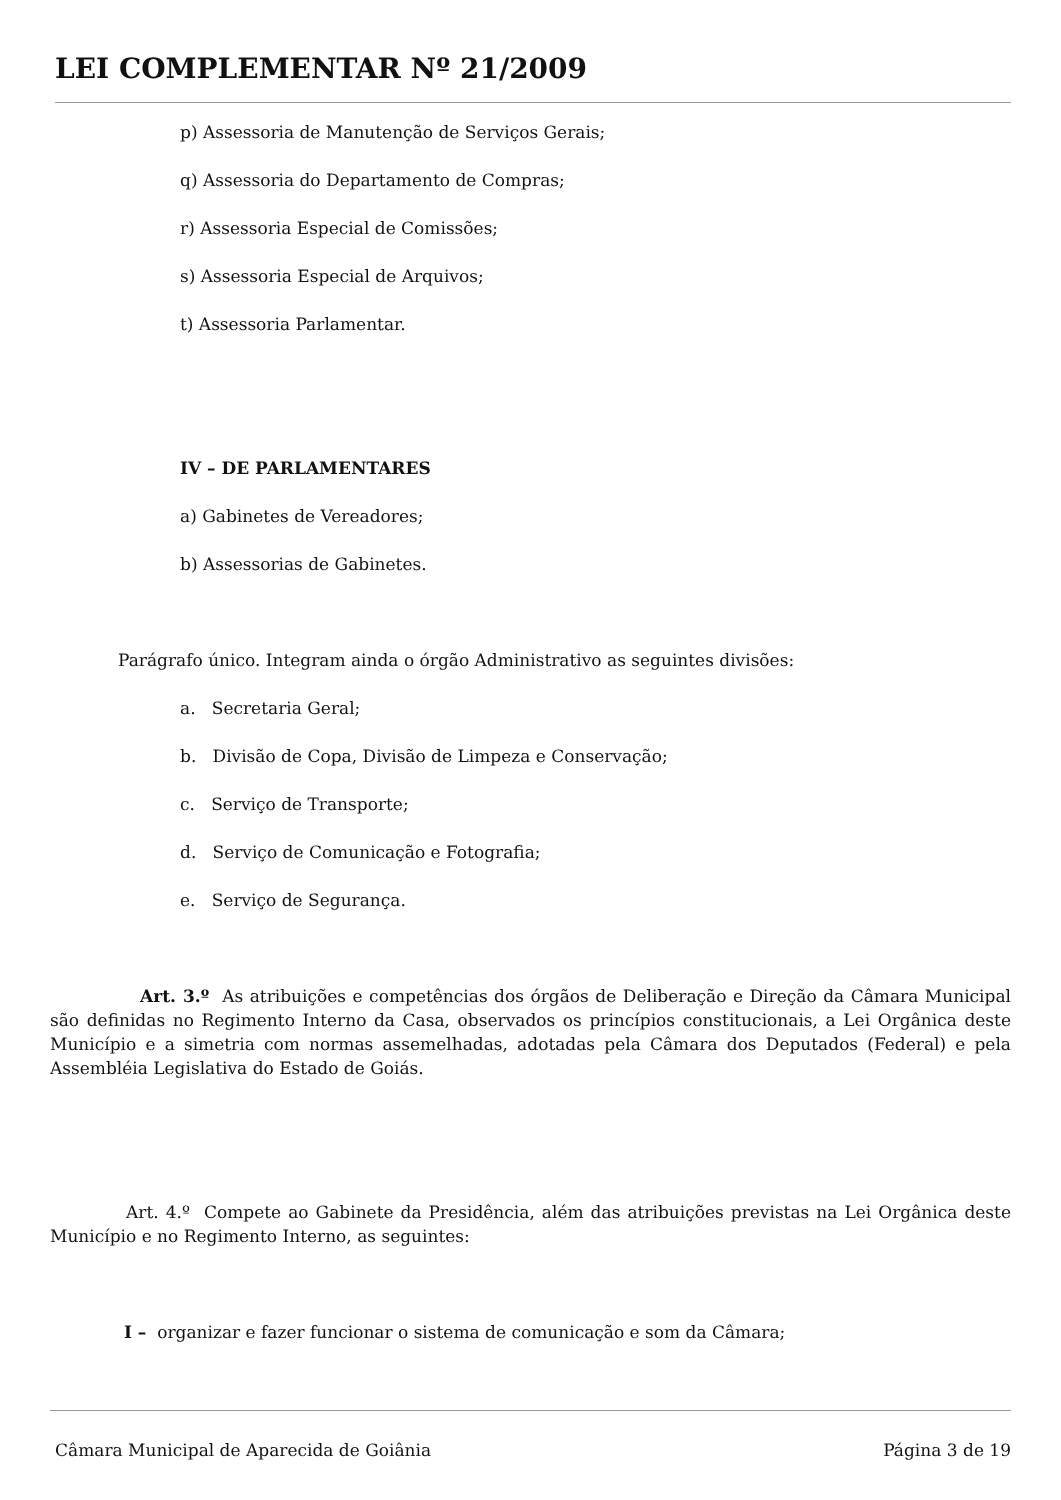LEI COMPLEMENTAR Nº 21/2009
p) Assessoria de Manutenção de Serviços Gerais;
q) Assessoria do Departamento de Compras;
r) Assessoria Especial de Comissões;
s) Assessoria Especial de Arquivos;
t) Assessoria Parlamentar.
IV – DE PARLAMENTARES
a) Gabinetes de Vereadores;
b) Assessorias de Gabinetes.
Parágrafo único. Integram ainda o órgão Administrativo as seguintes divisões:
a. Secretaria Geral;
b. Divisão de Copa, Divisão de Limpeza e Conservação;
c. Serviço de Transporte;
d. Serviço de Comunicação e Fotografia;
e. Serviço de Segurança.
Art. 3.º As atribuições e competências dos órgãos de Deliberação e Direção da Câmara Municipal são definidas no Regimento Interno da Casa, observados os princípios constitucionais, a Lei Orgânica deste Município e a simetria com normas assemelhadas, adotadas pela Câmara dos Deputados (Federal) e pela Assembléia Legislativa do Estado de Goiás.
Art. 4.º Compete ao Gabinete da Presidência, além das atribuições previstas na Lei Orgânica deste Município e no Regimento Interno, as seguintes:
I – organizar e fazer funcionar o sistema de comunicação e som da Câmara;
Câmara Municipal de Aparecida de Goiânia Página 3 de 19